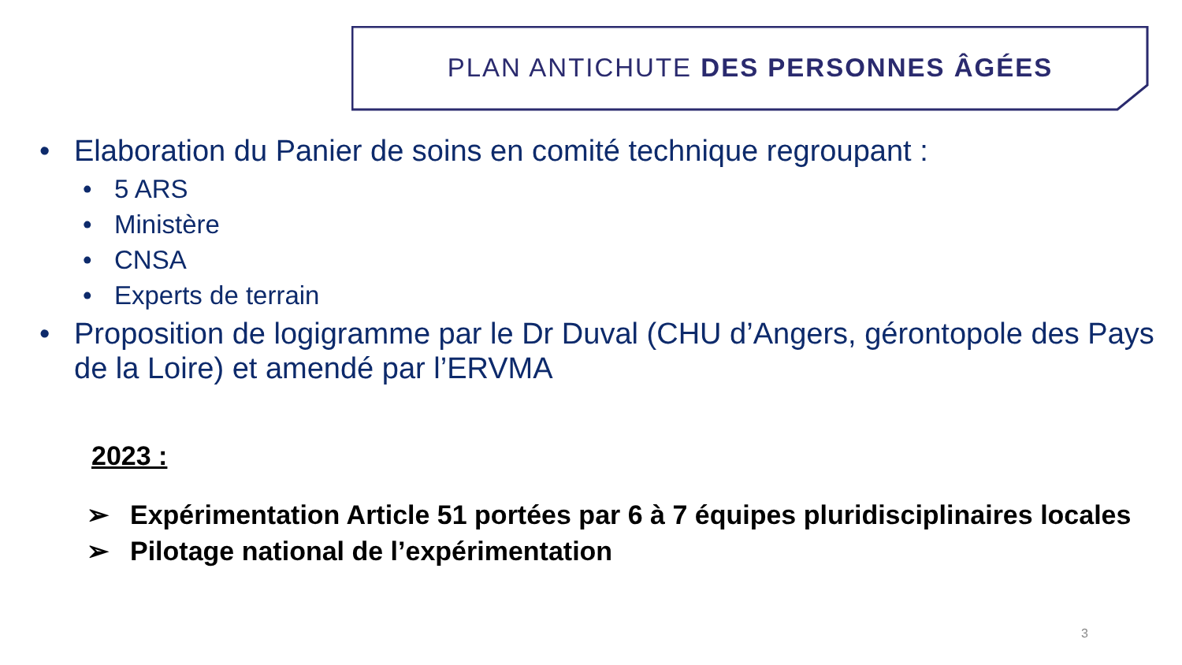PLAN ANTICHUTE DES PERSONNES ÂGÉES
• Elaboration du Panier de soins en comité technique regroupant :
• 5 ARS
• Ministère
• CNSA
• Experts de terrain
• Proposition de logigramme par le Dr Duval (CHU d’Angers, gérontopole des Pays de la Loire) et amendé par l’ERVMA
2023 :
➢ Expérimentation Article 51 portées par 6 à 7 équipes pluridisciplinaires locales
➢ Pilotage national de l’expérimentation
3